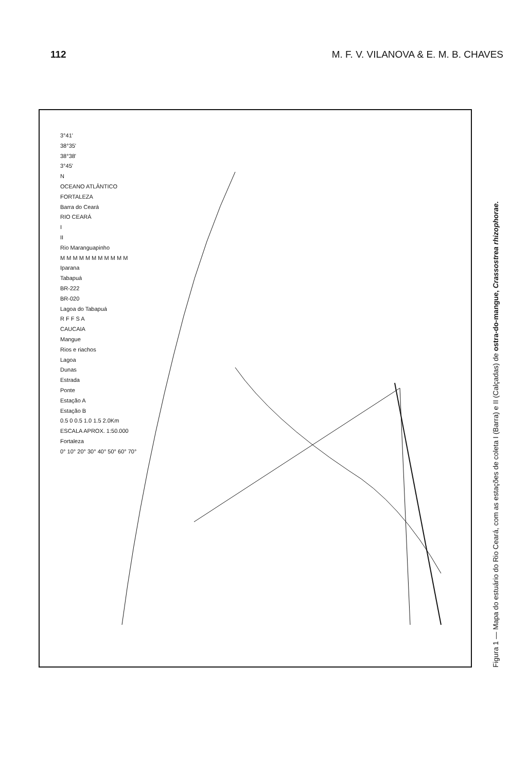112 M. F. V. VILANOVA & E. M. B. CHAVES
3°41'
38°35'
38°38'
3°45'
N
OCEANO ATLÂNTICO
FORTALEZA
Barra do Ceará
RIO CEARÁ
I
II
Rio Maranguapinho
M M M M M M M M M M M
Iparana
Tabapuá
BR-222
BR-020
Lagoa do Tabapuá
R F F S A
CAUCAIA
Mangue
Rios e riachos
Lagoa
Dunas
Estrada
Ponte
Estação A
Estação B
0.5 0 0.5 1.0 1.5 2.0Km
ESCALA APROX. 1:50.000
Fortaleza
0° 10° 20° 30° 40° 50° 60° 70°
Figura 1 — Mapa do estuário do Rio Ceará, com as estações de coleta I (Barra) e II (Calçadas) de ostra-do-mangue, Crassostrea rhizophorae.